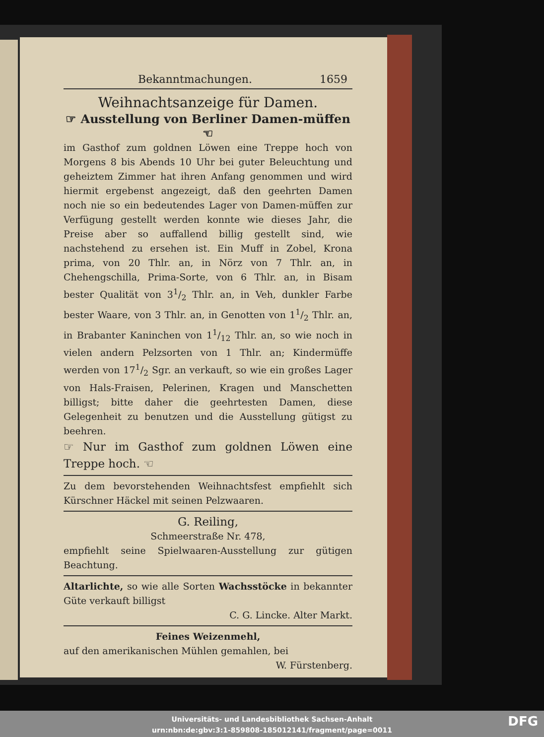Bekanntmachungen. 1659
Weihnachtsanzeige für Damen.
☞ Ausstellung von Berliner Damen-müffen ☜
im Gasthof zum goldnen Löwen eine Treppe hoch von Morgens 8 bis Abends 10 Uhr bei guter Beleuchtung und geheiztem Zimmer hat ihren Anfang genommen und wird hiermit ergebenst angezeigt, daß den geehrten Damen noch nie so ein bedeutendes Lager von Damen-müffen zur Verfügung gestellt werden konnte wie dieses Jahr, die Preise aber so auffallend billig gestellt sind, wie nachstehend zu ersehen ist. Ein Muff in Zobel, Krona prima, von 20 Thlr. an, in Nörz von 7 Thlr. an, in Chehengschilla, Prima-Sorte, von 6 Thlr. an, in Bisam bester Qualität von 31/2 Thlr. an, in Veh, dunkler Farbe bester Waare, von 3 Thlr. an, in Genotten von 11/2 Thlr. an, in Brabanter Kaninchen von 11/12 Thlr. an, so wie noch in vielen andern Pelzsorten von 1 Thlr. an; Kindermüffe werden von 171/2 Sgr. an verkauft, so wie ein großes Lager von Hals-Fraisen, Pelerinen, Kragen und Manschetten billigst; bitte daher die geehrtesten Damen, diese Gelegenheit zu benutzen und die Ausstellung gütigst zu beehren.
☞ Nur im Gasthof zum goldnen Löwen eine Treppe hoch. ☜
Zu dem bevorstehenden Weihnachtsfest empfiehlt sich Kürschner Häckel mit seinen Pelzwaaren.
G. Reiling,
Schmeerstraße Nr. 478,
empfiehlt seine Spielwaaren-Ausstellung zur gütigen Beachtung.
Altarlichte, so wie alle Sorten Wachsstöcke in bekannter Güte verkauft billigst
C. G. Lincke. Alter Markt.
Feines Weizenmehl,
auf den amerikanischen Mühlen gemahlen, bei
W. Fürstenberg.
Universitäts- und Landesbibliothek Sachsen-Anhalt
urn:nbn:de:gbv:3:1-859808-185012141/fragment/page=0011
DFG